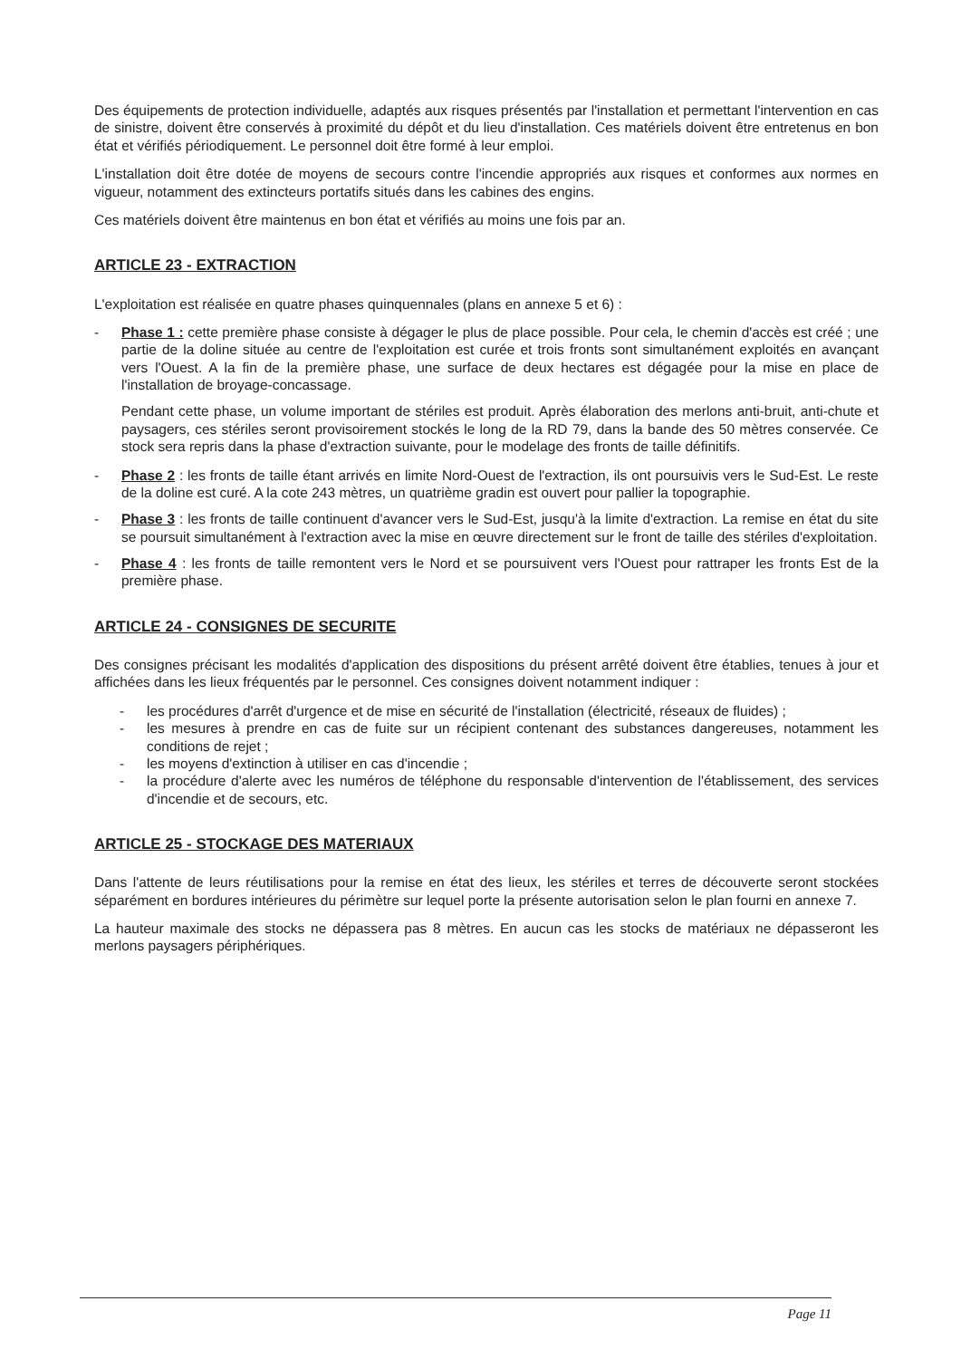Des équipements de protection individuelle, adaptés aux risques présentés par l'installation et permettant l'intervention en cas de sinistre, doivent être conservés à proximité du dépôt et du lieu d'installation. Ces matériels doivent être entretenus en bon état et vérifiés périodiquement. Le personnel doit être formé à leur emploi.
L'installation doit être dotée de moyens de secours contre l'incendie appropriés aux risques et conformes aux normes en vigueur, notamment des extincteurs portatifs situés dans les cabines des engins.
Ces matériels doivent être maintenus en bon état et vérifiés au moins une fois par an.
ARTICLE 23 - EXTRACTION
L'exploitation est réalisée en quatre phases quinquennales (plans en annexe 5 et 6) :
- Phase 1 : cette première phase consiste à dégager le plus de place possible. Pour cela, le chemin d'accès est créé ; une partie de la doline située au centre de l'exploitation est curée et trois fronts sont simultanément exploités en avançant vers l'Ouest. A la fin de la première phase, une surface de deux hectares est dégagée pour la mise en place de l'installation de broyage-concassage.
Pendant cette phase, un volume important de stériles est produit. Après élaboration des merlons anti-bruit, anti-chute et paysagers, ces stériles seront provisoirement stockés le long de la RD 79, dans la bande des 50 mètres conservée. Ce stock sera repris dans la phase d'extraction suivante, pour le modelage des fronts de taille définitifs.
- Phase 2 : les fronts de taille étant arrivés en limite Nord-Ouest de l'extraction, ils ont poursuivis vers le Sud-Est. Le reste de la doline est curé. A la cote 243 mètres, un quatrième gradin est ouvert pour pallier la topographie.
- Phase 3 : les fronts de taille continuent d'avancer vers le Sud-Est, jusqu'à la limite d'extraction. La remise en état du site se poursuit simultanément à l'extraction avec la mise en œuvre directement sur le front de taille des stériles d'exploitation.
- Phase 4 : les fronts de taille remontent vers le Nord et se poursuivent vers l'Ouest pour rattraper les fronts Est de la première phase.
ARTICLE 24 - CONSIGNES DE SECURITE
Des consignes précisant les modalités d'application des dispositions du présent arrêté doivent être établies, tenues à jour et affichées dans les lieux fréquentés par le personnel. Ces consignes doivent notamment indiquer :
- les procédures d'arrêt d'urgence et de mise en sécurité de l'installation (électricité, réseaux de fluides) ;
- les mesures à prendre en cas de fuite sur un récipient contenant des substances dangereuses, notamment les conditions de rejet ;
- les moyens d'extinction à utiliser en cas d'incendie ;
- la procédure d'alerte avec les numéros de téléphone du responsable d'intervention de l'établissement, des services d'incendie et de secours, etc.
ARTICLE 25 - STOCKAGE DES MATERIAUX
Dans l'attente de leurs réutilisations pour la remise en état des lieux, les stériles et terres de découverte seront stockées séparément en bordures intérieures du périmètre sur lequel porte la présente autorisation selon le plan fourni en annexe 7.
La hauteur maximale des stocks ne dépassera pas 8 mètres. En aucun cas les stocks de matériaux ne dépasseront les merlons paysagers périphériques.
Page 11